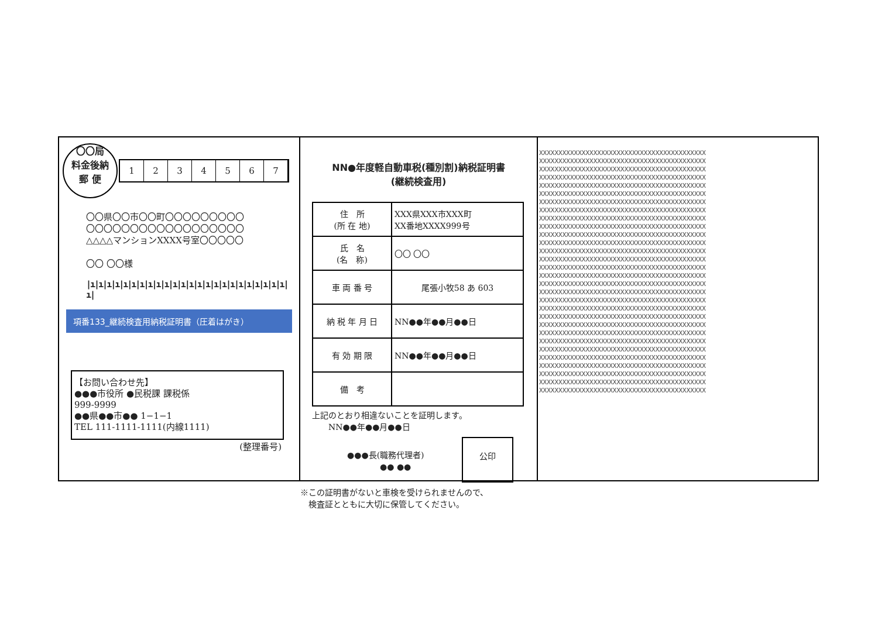〇〇局
料金後納
郵 便
1234567
〇〇県〇〇市〇〇町〇〇〇〇〇〇〇〇〇
〇〇〇〇〇〇〇〇〇〇〇〇〇〇〇〇〇〇
△△△△マンションXXXX号室〇〇〇〇〇
〇〇 〇〇様
|ı|ı|ı|ı|ı|ı|ı|ı|ı|ı|ı|ı|ı|ı|ı|ı|ı|ı|ı|ı|ı|ı|ı|ı|ı|
項番133_継続検査用納税証明書（圧着はがき）
【お問い合わせ先】
●●●市役所 ●民税課 課税係
999-9999
●●県●●市●● 1−1−1
TEL 111-1111-1111(内線1111)
(整理番号)
NN●年度軽自動車税(種別割)納税証明書
(継続検査用)
| 住 所 (所 在 地) | XXX県XXX市XXX町 XX番地XXXX999号 |
| 氏 名 (名 称) | 〇〇 〇〇 |
| 車 両 番 号 | 尾張小牧58 あ 603 |
| 納 税 年 月 日 | NN●●年●●月●●日 |
| 有 効 期 限 | NN●●年●●月●●日 |
| 備 考 | |
上記のとおり相違ないことを証明します。
　　NN●●年●●月●●日
●●●長(職務代理者)
　　　　●● ●●
公印
※この証明書がないと車検を受けられませんので、
　検査証とともに大切に保管してください。
XXXXXXXXXXXXXXXXXXXXXXXXXXXXXXXXXXXXXXXXXXX
XXXXXXXXXXXXXXXXXXXXXXXXXXXXXXXXXXXXXXXXXXX
XXXXXXXXXXXXXXXXXXXXXXXXXXXXXXXXXXXXXXXXXXX
XXXXXXXXXXXXXXXXXXXXXXXXXXXXXXXXXXXXXXXXXXX
XXXXXXXXXXXXXXXXXXXXXXXXXXXXXXXXXXXXXXXXXXX
XXXXXXXXXXXXXXXXXXXXXXXXXXXXXXXXXXXXXXXXXXX
XXXXXXXXXXXXXXXXXXXXXXXXXXXXXXXXXXXXXXXXXXX
XXXXXXXXXXXXXXXXXXXXXXXXXXXXXXXXXXXXXXXXXXX
XXXXXXXXXXXXXXXXXXXXXXXXXXXXXXXXXXXXXXXXXXX
XXXXXXXXXXXXXXXXXXXXXXXXXXXXXXXXXXXXXXXXXXX
XXXXXXXXXXXXXXXXXXXXXXXXXXXXXXXXXXXXXXXXXXX
XXXXXXXXXXXXXXXXXXXXXXXXXXXXXXXXXXXXXXXXXXX
XXXXXXXXXXXXXXXXXXXXXXXXXXXXXXXXXXXXXXXXXXX
XXXXXXXXXXXXXXXXXXXXXXXXXXXXXXXXXXXXXXXXXXX
XXXXXXXXXXXXXXXXXXXXXXXXXXXXXXXXXXXXXXXXXXX
XXXXXXXXXXXXXXXXXXXXXXXXXXXXXXXXXXXXXXXXXXX
XXXXXXXXXXXXXXXXXXXXXXXXXXXXXXXXXXXXXXXXXXX
XXXXXXXXXXXXXXXXXXXXXXXXXXXXXXXXXXXXXXXXXXX
XXXXXXXXXXXXXXXXXXXXXXXXXXXXXXXXXXXXXXXXXXX
XXXXXXXXXXXXXXXXXXXXXXXXXXXXXXXXXXXXXXXXXXX
XXXXXXXXXXXXXXXXXXXXXXXXXXXXXXXXXXXXXXXXXXX
XXXXXXXXXXXXXXXXXXXXXXXXXXXXXXXXXXXXXXXXXXX
XXXXXXXXXXXXXXXXXXXXXXXXXXXXXXXXXXXXXXXXXXX
XXXXXXXXXXXXXXXXXXXXXXXXXXXXXXXXXXXXXXXXXXX
XXXXXXXXXXXXXXXXXXXXXXXXXXXXXXXXXXXXXXXXXXX
XXXXXXXXXXXXXXXXXXXXXXXXXXXXXXXXXXXXXXXXXXX
XXXXXXXXXXXXXXXXXXXXXXXXXXXXXXXXXXXXXXXXXXX
XXXXXXXXXXXXXXXXXXXXXXXXXXXXXXXXXXXXXXXXXXX
XXXXXXXXXXXXXXXXXXXXXXXXXXXXXXXXXXXXXXXXXXX
XXXXXXXXXXXXXXXXXXXXXXXXXXXXXXXXXXXXXXXXXXX